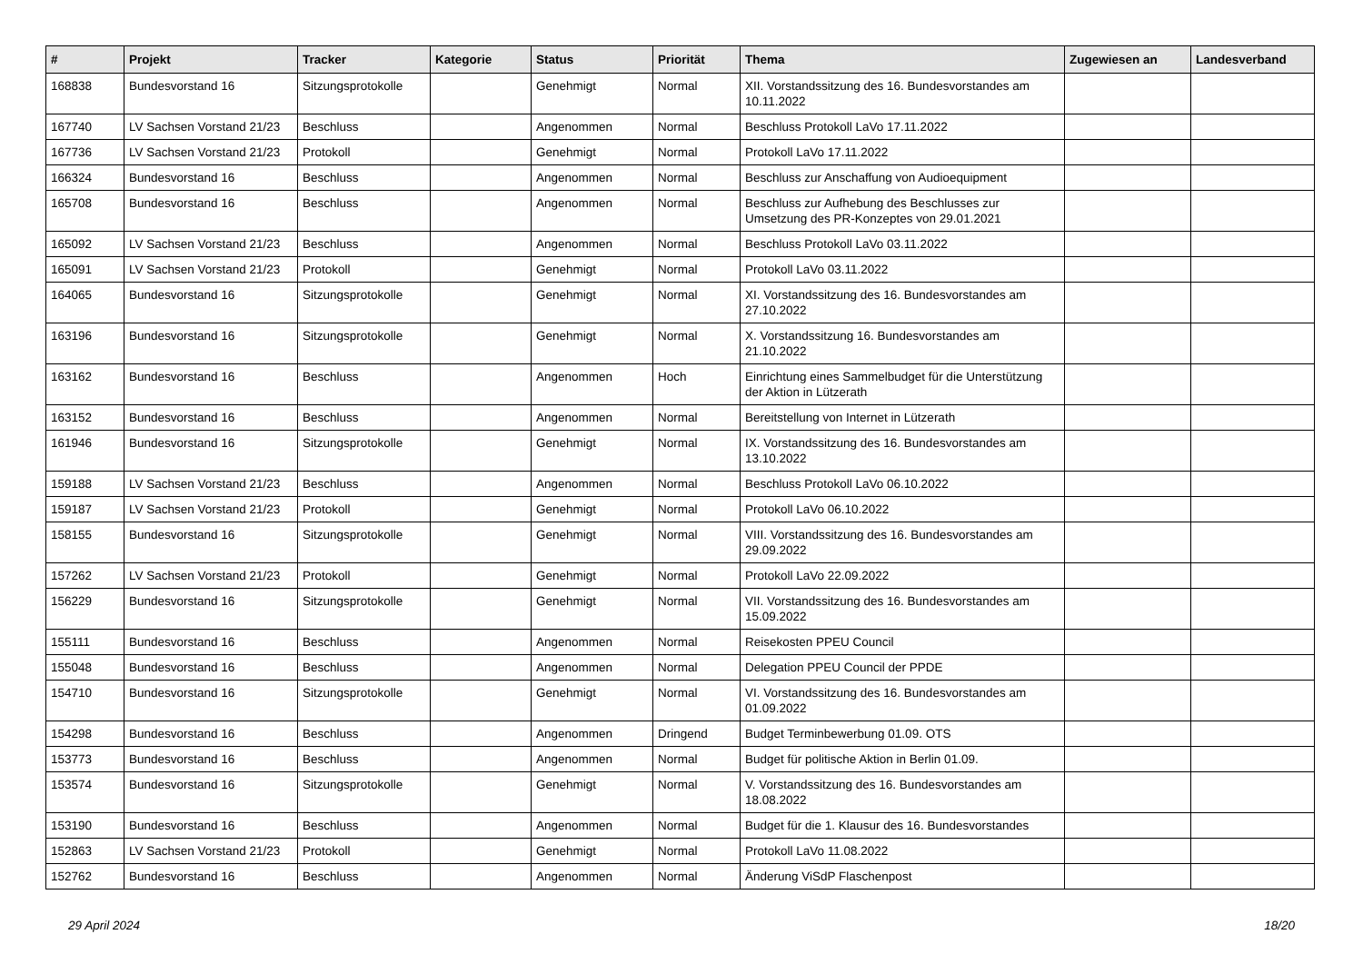| # | Projekt | Tracker | Kategorie | Status | Priorität | Thema | Zugewiesen an | Landesverband |
| --- | --- | --- | --- | --- | --- | --- | --- | --- |
| 168838 | Bundesvorstand 16 | Sitzungsprotokolle | | Genehmigt | Normal | XII. Vorstandssitzung des 16. Bundesvorstandes am 10.11.2022 | | |
| 167740 | LV Sachsen Vorstand 21/23 | Beschluss | | Angenommen | Normal | Beschluss Protokoll LaVo 17.11.2022 | | |
| 167736 | LV Sachsen Vorstand 21/23 | Protokoll | | Genehmigt | Normal | Protokoll LaVo 17.11.2022 | | |
| 166324 | Bundesvorstand 16 | Beschluss | | Angenommen | Normal | Beschluss zur Anschaffung von Audioequipment | | |
| 165708 | Bundesvorstand 16 | Beschluss | | Angenommen | Normal | Beschluss zur Aufhebung des Beschlusses zur Umsetzung des PR-Konzeptes von 29.01.2021 | | |
| 165092 | LV Sachsen Vorstand 21/23 | Beschluss | | Angenommen | Normal | Beschluss Protokoll LaVo 03.11.2022 | | |
| 165091 | LV Sachsen Vorstand 21/23 | Protokoll | | Genehmigt | Normal | Protokoll LaVo 03.11.2022 | | |
| 164065 | Bundesvorstand 16 | Sitzungsprotokolle | | Genehmigt | Normal | XI. Vorstandssitzung des 16. Bundesvorstandes am 27.10.2022 | | |
| 163196 | Bundesvorstand 16 | Sitzungsprotokolle | | Genehmigt | Normal | X. Vorstandssitzung 16. Bundesvorstandes am 21.10.2022 | | |
| 163162 | Bundesvorstand 16 | Beschluss | | Angenommen | Hoch | Einrichtung eines Sammelbudget für die Unterstützung der Aktion in Lützerath | | |
| 163152 | Bundesvorstand 16 | Beschluss | | Angenommen | Normal | Bereitstellung von Internet in Lützerath | | |
| 161946 | Bundesvorstand 16 | Sitzungsprotokolle | | Genehmigt | Normal | IX. Vorstandssitzung des 16. Bundesvorstandes am 13.10.2022 | | |
| 159188 | LV Sachsen Vorstand 21/23 | Beschluss | | Angenommen | Normal | Beschluss Protokoll LaVo 06.10.2022 | | |
| 159187 | LV Sachsen Vorstand 21/23 | Protokoll | | Genehmigt | Normal | Protokoll LaVo 06.10.2022 | | |
| 158155 | Bundesvorstand 16 | Sitzungsprotokolle | | Genehmigt | Normal | VIII. Vorstandssitzung des 16. Bundesvorstandes am 29.09.2022 | | |
| 157262 | LV Sachsen Vorstand 21/23 | Protokoll | | Genehmigt | Normal | Protokoll LaVo 22.09.2022 | | |
| 156229 | Bundesvorstand 16 | Sitzungsprotokolle | | Genehmigt | Normal | VII. Vorstandssitzung des 16. Bundesvorstandes am 15.09.2022 | | |
| 155111 | Bundesvorstand 16 | Beschluss | | Angenommen | Normal | Reisekosten PPEU Council | | |
| 155048 | Bundesvorstand 16 | Beschluss | | Angenommen | Normal | Delegation PPEU Council der PPDE | | |
| 154710 | Bundesvorstand 16 | Sitzungsprotokolle | | Genehmigt | Normal | VI. Vorstandssitzung des 16. Bundesvorstandes am 01.09.2022 | | |
| 154298 | Bundesvorstand 16 | Beschluss | | Angenommen | Dringend | Budget Terminbewerbung 01.09. OTS | | |
| 153773 | Bundesvorstand 16 | Beschluss | | Angenommen | Normal | Budget für politische Aktion in Berlin 01.09. | | |
| 153574 | Bundesvorstand 16 | Sitzungsprotokolle | | Genehmigt | Normal | V. Vorstandssitzung des 16. Bundesvorstandes am 18.08.2022 | | |
| 153190 | Bundesvorstand 16 | Beschluss | | Angenommen | Normal | Budget für die 1. Klausur des 16. Bundesvorstandes | | |
| 152863 | LV Sachsen Vorstand 21/23 | Protokoll | | Genehmigt | Normal | Protokoll LaVo 11.08.2022 | | |
| 152762 | Bundesvorstand 16 | Beschluss | | Angenommen | Normal | Änderung ViSdP Flaschenpost | | |
29 April 2024 18/20